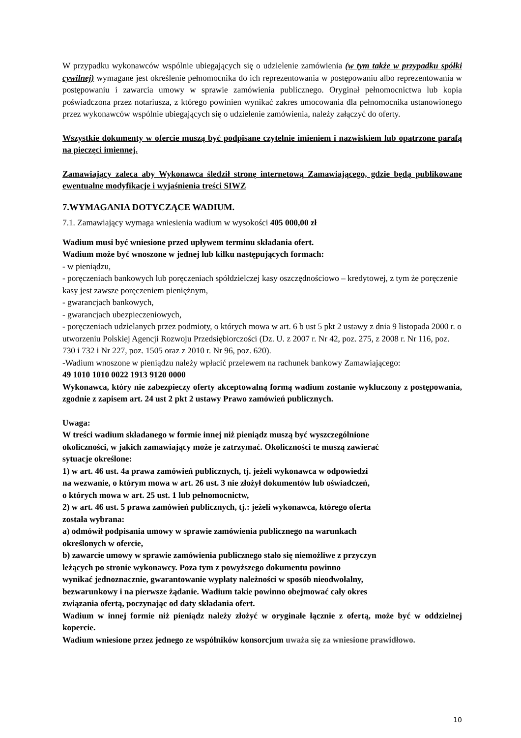W przypadku wykonawców wspólnie ubiegających się o udzielenie zamówienia (w tym także w przypadku spółki cywilnej) wymagane jest określenie pełnomocnika do ich reprezentowania w postępowaniu albo reprezentowania w postępowaniu i zawarcia umowy w sprawie zamówienia publicznego. Oryginał pełnomocnictwa lub kopia poświadczona przez notariusza, z którego powinien wynikać zakres umocowania dla pełnomocnika ustanowionego przez wykonawców wspólnie ubiegających się o udzielenie zamówienia, należy załączyć do oferty.
Wszystkie dokumenty w ofercie muszą być podpisane czytelnie imieniem i nazwiskiem lub opatrzone parafą na pieczęci imiennej.
Zamawiający zaleca aby Wykonawca śledził stronę internetową Zamawiającego, gdzie będą publikowane ewentualne modyfikacje i wyjaśnienia treści SIWZ
7.WYMAGANIA DOTYCZĄCE WADIUM.
7.1. Zamawiający wymaga wniesienia wadium w wysokości 405 000,00 zł
Wadium musi być wniesione przed upływem terminu składania ofert.
Wadium może być wnoszone w jednej lub kilku następujących formach:
- w pieniądzu,
- poręczeniach bankowych lub poręczeniach spółdzielczej kasy oszczędnościowo – kredytowej, z tym że poręczenie kasy jest zawsze poręczeniem pieniężnym,
- gwarancjach bankowych,
- gwarancjach ubezpieczeniowych,
- poręczeniach udzielanych przez podmioty, o których mowa w art. 6 b ust 5 pkt 2 ustawy z dnia 9 listopada 2000 r. o utworzeniu Polskiej Agencji Rozwoju Przedsiębiorczości (Dz. U. z 2007 r. Nr 42, poz. 275, z 2008 r. Nr 116, poz. 730 i 732 i Nr 227, poz. 1505 oraz z 2010 r. Nr 96, poz. 620).
-Wadium wnoszone w pieniądzu należy wpłacić przelewem na rachunek bankowy Zamawiającego:
49 1010 1010 0022 1913 9120 0000
Wykonawca, który nie zabezpieczy oferty akceptowalną formą wadium zostanie wykluczony z postępowania, zgodnie z zapisem art. 24 ust 2 pkt 2 ustawy Prawo zamówień publicznych.
Uwaga:
W treści wadium składanego w formie innej niż pieniądz muszą być wyszczególnione
okoliczności, w jakich zamawiający może je zatrzymać. Okoliczności te muszą zawierać
sytuacje określone:
1) w art. 46 ust. 4a prawa zamówień publicznych, tj. jeżeli wykonawca w odpowiedzi
na wezwanie, o którym mowa w art. 26 ust. 3 nie złożył dokumentów lub oświadczeń,
o których mowa w art. 25 ust. 1 lub pełnomocnictw,
2) w art. 46 ust. 5 prawa zamówień publicznych, tj.: jeżeli wykonawca, którego oferta
została wybrana:
a) odmówił podpisania umowy w sprawie zamówienia publicznego na warunkach
określonych w ofercie,
b) zawarcie umowy w sprawie zamówienia publicznego stało się niemożliwe z przyczyn
leżących po stronie wykonawcy. Poza tym z powyższego dokumentu powinno
wynikać jednoznacznie, gwarantowanie wypłaty należności w sposób nieodwołalny,
bezwarunkowy i na pierwsze żądanie. Wadium takie powinno obejmować cały okres
związania ofertą, poczynając od daty składania ofert.
Wadium w innej formie niż pieniądz należy złożyć w oryginale łącznie z ofertą, może być w oddzielnej kopercie.
Wadium wniesione przez jednego ze wspólników konsorcjum uważa się za wniesione prawidłowo.
10